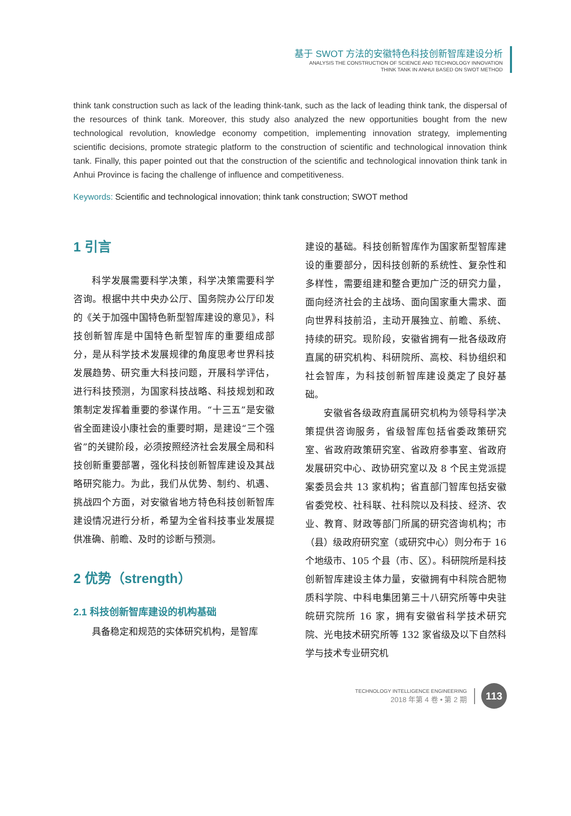基于 SWOT 方法的安徽特色科技创新智库建设分析
ANALYSIS THE CONSTRUCTION OF SCIENCE AND TECHNOLOGY INNOVATION
THINK TANK IN ANHUI BASED ON SWOT METHOD
think tank construction such as lack of the leading think-tank, such as the lack of leading think tank, the dispersal of the resources of think tank. Moreover, this study also analyzed the new opportunities bought from the new technological revolution, knowledge economy competition, implementing innovation strategy, implementing scientific decisions, promote strategic platform to the construction of scientific and technological innovation think tank. Finally, this paper pointed out that the construction of the scientific and technological innovation think tank in Anhui Province is facing the challenge of influence and competitiveness.
Keywords: Scientific and technological innovation; think tank construction; SWOT method
1 引言
科学发展需要科学决策，科学决策需要科学咨询。根据中共中央办公厅、国务院办公厅印发的《关于加强中国特色新型智库建设的意见》，科技创新智库是中国特色新型智库的重要组成部分，是从科学技术发展规律的角度思考世界科技发展趋势、研究重大科技问题，开展科学评估，进行科技预测，为国家科技战略、科技规划和政策制定发挥着重要的参谋作用。“十三五”是安徽省全面建设小康社会的重要时期，是建设“三个强省”的关键阶段，必须按照经济社会发展全局和科技创新重要部署，强化科技创新智库建设及其战略研究能力。为此，我们从优势、制约、机遇、挑战四个方面，对安徽省地方特色科技创新智库建设情况进行分析，希望为全省科技事业发展提供准确、前瞻、及时的诊断与预测。
2 优势（strength）
2.1 科技创新智库建设的机构基础
具备稳定和规范的实体研究机构，是智库
建设的基础。科技创新智库作为国家新型智库建设的重要部分，因科技创新的系统性、复杂性和多样性，需要组建和整合更加广泛的研究力量，面向经济社会的主战场、面向国家重大需求、面向世界科技前沿，主动开展独立、前瞻、系统、持续的研究。现阶段，安徽省拥有一批各级政府直属的研究机构、科研院所、高校、科协组织和社会智库，为科技创新智库建设奠定了良好基础。
安徽省各级政府直属研究机构为领导科学决策提供咨询服务，省级智库包括省委政策研究室、省政府政策研究室、省政府参事室、省政府发展研究中心、政协研究室以及 8 个民主党派提案委员会共 13 家机构；省直部门智库包括安徽省委党校、社科联、社科院以及科技、经济、农业、教育、财政等部门所属的研究咨询机构；市（县）级政府研究室（或研究中心）则分布于 16 个地级市、105 个县（市、区）。科研院所是科技创新智库建设主体力量，安徽拥有中科院合肥物质科学院、中科电集团第三十八研究所等中央驻皖研究院所 16 家，拥有安徽省科学技术研究院、光电技术研究所等 132 家省级及以下自然科学与技术专业研究机
TECHNOLOGY INTELLIGENCE ENGINEERING
2018 年第 4 卷 • 第 2 期
113